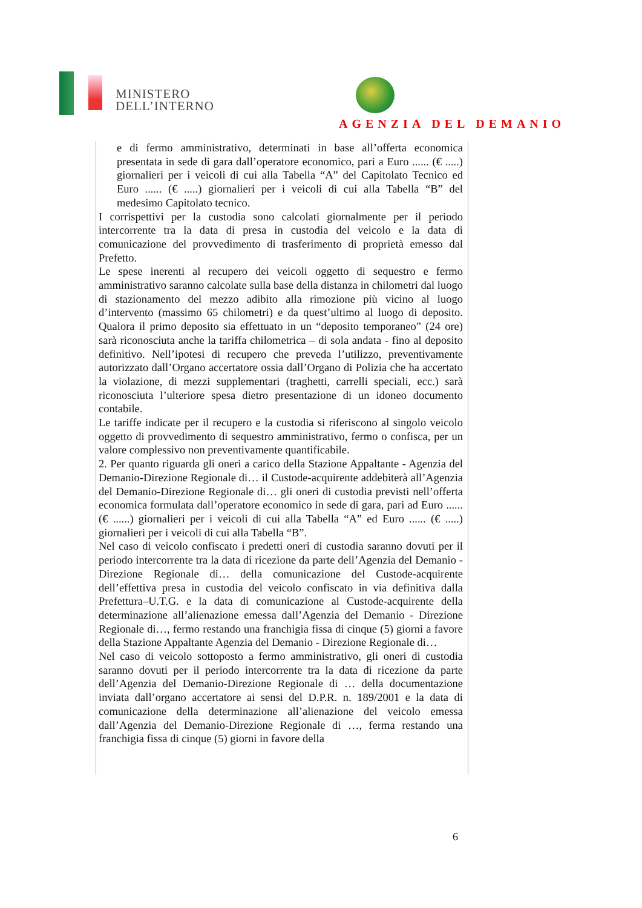MINISTERO
DELL’INTERNO
AGENZIA DEL DEMANIO
e di fermo amministrativo, determinati in base all’offerta economica presentata in sede di gara dall’operatore economico, pari a Euro ...... (€ .....) giornalieri per i veicoli di cui alla Tabella “A” del Capitolato Tecnico ed Euro ...... (€ .....) giornalieri per i veicoli di cui alla Tabella “B” del medesimo Capitolato tecnico.
I corrispettivi per la custodia sono calcolati giornalmente per il periodo intercorrente tra la data di presa in custodia del veicolo e la data di comunicazione del provvedimento di trasferimento di proprietà emesso dal Prefetto.
Le spese inerenti al recupero dei veicoli oggetto di sequestro e fermo amministrativo saranno calcolate sulla base della distanza in chilometri dal luogo di stazionamento del mezzo adibito alla rimozione più vicino al luogo d’intervento (massimo 65 chilometri) e da quest’ultimo al luogo di deposito. Qualora il primo deposito sia effettuato in un “deposito temporaneo” (24 ore) sarà riconosciuta anche la tariffa chilometrica – di sola andata - fino al deposito definitivo. Nell’ipotesi di recupero che preveda l’utilizzo, preventivamente autorizzato dall’Organo accertatore ossia dall’Organo di Polizia che ha accertato la violazione, di mezzi supplementari (traghetti, carrelli speciali, ecc.) sarà riconosciuta l’ulteriore spesa dietro presentazione di un idoneo documento contabile.
Le tariffe indicate per il recupero e la custodia si riferiscono al singolo veicolo oggetto di provvedimento di sequestro amministrativo, fermo o confisca, per un valore complessivo non preventivamente quantificabile.
2. Per quanto riguarda gli oneri a carico della Stazione Appaltante - Agenzia del Demanio-Direzione Regionale di… il Custode-acquirente addebiterà all’Agenzia del Demanio-Direzione Regionale di… gli oneri di custodia previsti nell’offerta economica formulata dall’operatore economico in sede di gara, pari ad Euro ...... (€ ......) giornalieri per i veicoli di cui alla Tabella “A” ed Euro ...... (€ .....) giornalieri per i veicoli di cui alla Tabella “B”.
Nel caso di veicolo confiscato i predetti oneri di custodia saranno dovuti per il periodo intercorrente tra la data di ricezione da parte dell’Agenzia del Demanio - Direzione Regionale di… della comunicazione del Custode-acquirente dell’effettiva presa in custodia del veicolo confiscato in via definitiva dalla Prefettura–U.T.G. e la data di comunicazione al Custode-acquirente della determinazione all’alienazione emessa dall’Agenzia del Demanio - Direzione Regionale di…, fermo restando una franchigia fissa di cinque (5) giorni a favore della Stazione Appaltante Agenzia del Demanio - Direzione Regionale di…
Nel caso di veicolo sottoposto a fermo amministrativo, gli oneri di custodia saranno dovuti per il periodo intercorrente tra la data di ricezione da parte dell’Agenzia del Demanio-Direzione Regionale di … della documentazione inviata dall’organo accertatore ai sensi del D.P.R. n. 189/2001 e la data di comunicazione della determinazione all’alienazione del veicolo emessa dall’Agenzia del Demanio-Direzione Regionale di …, ferma restando una franchigia fissa di cinque (5) giorni in favore della
6